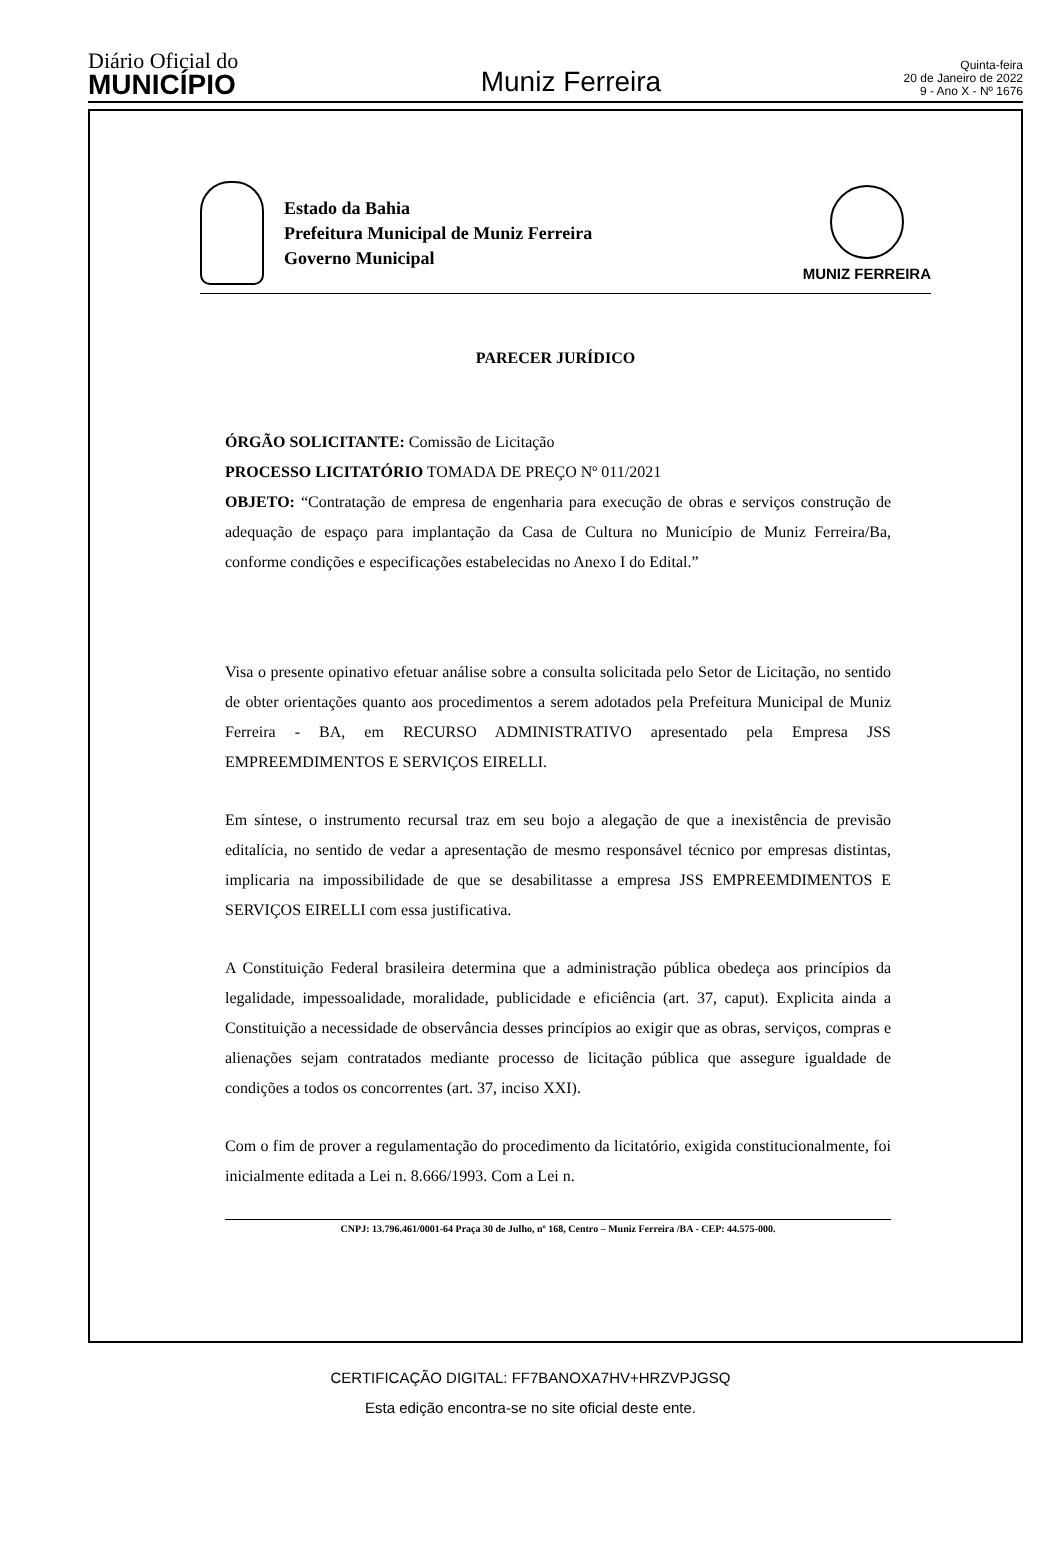Diário Oficial do
MUNICÍPIO
Muniz Ferreira
Quinta-feira
20 de Janeiro de 2022
9 - Ano X - Nº 1676
Estado da Bahia
Prefeitura Municipal de Muniz Ferreira
Governo Municipal
MUNIZ FERREIRA
PARECER JURÍDICO
ÓRGÃO SOLICITANTE: Comissão de Licitação
PROCESSO LICITATÓRIO TOMADA DE PREÇO Nº 011/2021
OBJETO: “Contratação de empresa de engenharia para execução de obras e serviços construção de adequação de espaço para implantação da Casa de Cultura no Município de Muniz Ferreira/Ba, conforme condições e especificações estabelecidas no Anexo I do Edital.”
Visa o presente opinativo efetuar análise sobre a consulta solicitada pelo Setor de Licitação, no sentido de obter orientações quanto aos procedimentos a serem adotados pela Prefeitura Municipal de Muniz Ferreira - BA, em RECURSO ADMINISTRATIVO apresentado pela Empresa JSS EMPREEMDIMENTOS E SERVIÇOS EIRELLI.
Em síntese, o instrumento recursal traz em seu bojo a alegação de que a inexistência de previsão editalícia, no sentido de vedar a apresentação de mesmo responsável técnico por empresas distintas, implicaria na impossibilidade de que se desabilitasse a empresa JSS EMPREEMDIMENTOS E SERVIÇOS EIRELLI com essa justificativa.
A Constituição Federal brasileira determina que a administração pública obedeça aos princípios da legalidade, impessoalidade, moralidade, publicidade e eficiência (art. 37, caput). Explicita ainda a Constituição a necessidade de observância desses princípios ao exigir que as obras, serviços, compras e alienações sejam contratados mediante processo de licitação pública que assegure igualdade de condições a todos os concorrentes (art. 37, inciso XXI).
Com o fim de prover a regulamentação do procedimento da licitatório, exigida constitucionalmente, foi inicialmente editada a Lei n. 8.666/1993. Com a Lei n.
CNPJ: 13.796.461/0001-64 Praça 30 de Julho, nº 168, Centro – Muniz Ferreira /BA - CEP: 44.575-000.
CERTIFICAÇÃO DIGITAL: FF7BANOXA7HV+HRZVPJGSQ
Esta edição encontra-se no site oficial deste ente.